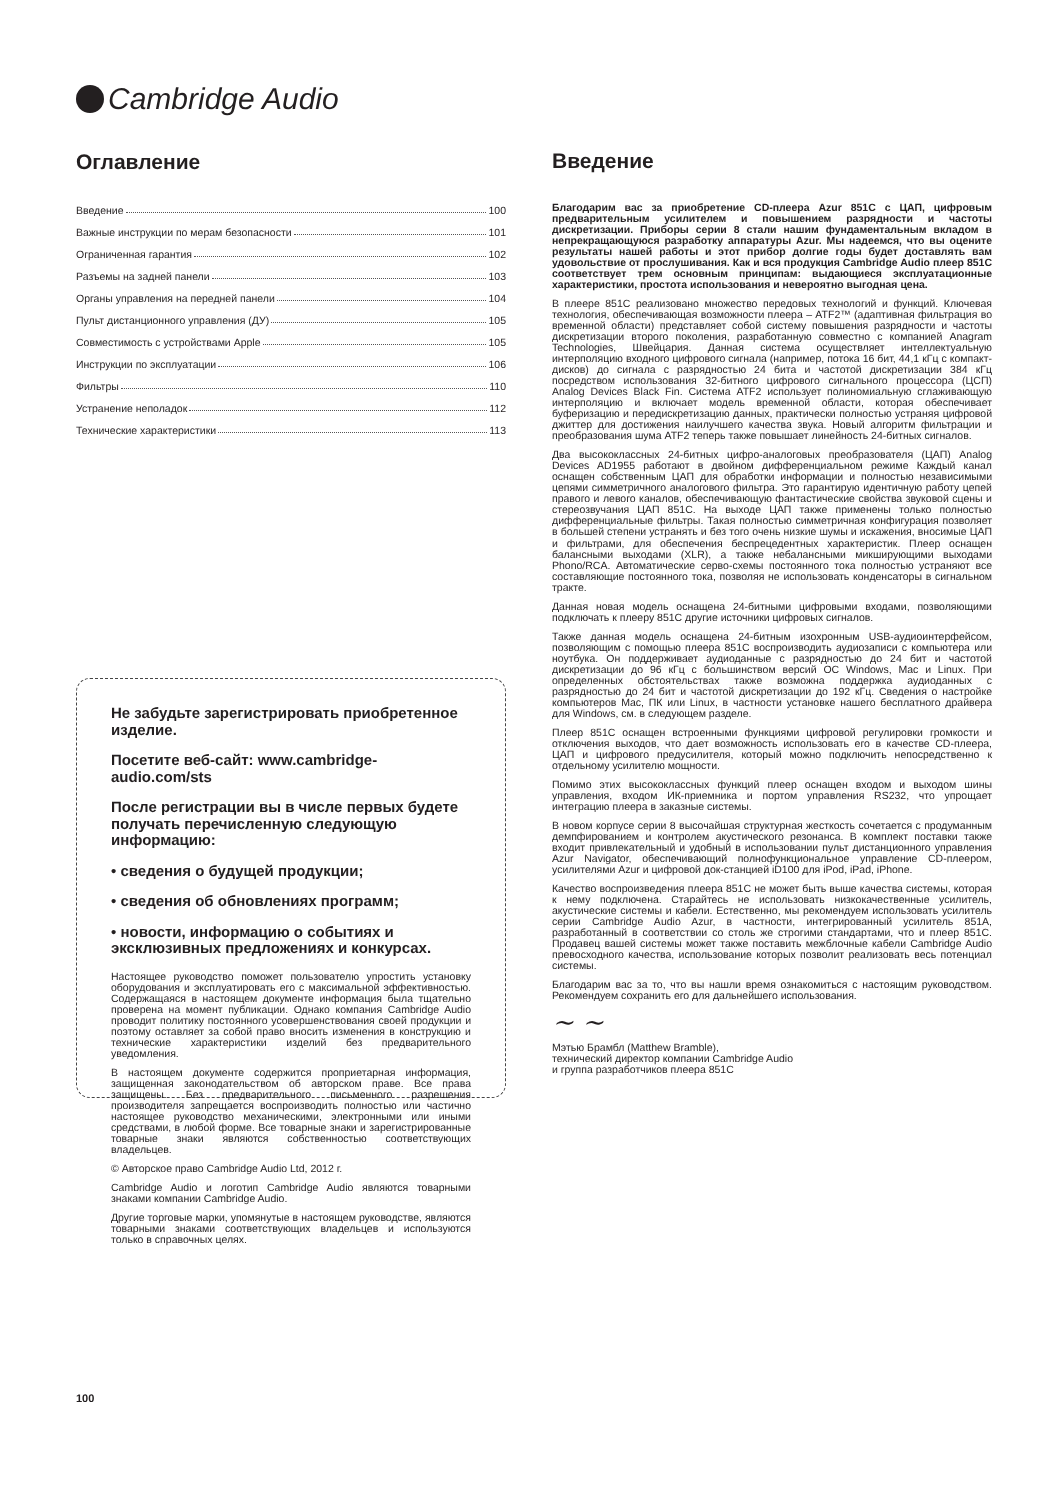Cambridge Audio
Оглавление
Введение 100
Важные инструкции по мерам безопасности 101
Ограниченная гарантия 102
Разъемы на задней панели 103
Органы управления на передней панели 104
Пульт дистанционного управления (ДУ) 105
Совместимость с устройствами Apple 105
Инструкции по эксплуатации 106
Фильтры 110
Устранение неполадок 112
Технические характеристики 113
Не забудьте зарегистрировать приобретенное изделие.
Посетите веб-сайт: www.cambridge-audio.com/sts
После регистрации вы в числе первых будете получать перечисленную следующую информацию:
• сведения о будущей продукции;
• сведения об обновлениях программ;
• новости, информацию о событиях и эксклюзивных предложениях и конкурсах.
Настоящее руководство поможет пользователю упростить установку оборудования и эксплуатировать его с максимальной эффективностью. Содержащаяся в настоящем документе информация была тщательно проверена на момент публикации. Однако компания Cambridge Audio проводит политику постоянного усовершенствования своей продукции и поэтому оставляет за собой право вносить изменения в конструкцию и технические характеристики изделий без предварительного уведомления.
В настоящем документе содержится проприетарная информация, защищенная законодательством об авторском праве. Все права защищены. Без предварительного письменного разрешения производителя запрещается воспроизводить полностью или частично настоящее руководство механическими, электронными или иными средствами, в любой форме. Все товарные знаки и зарегистрированные товарные знаки являются собственностью соответствующих владельцев.
© Авторское право Cambridge Audio Ltd, 2012 г.
Cambridge Audio и логотип Cambridge Audio являются товарными знаками компании Cambridge Audio.
Другие торговые марки, упомянутые в настоящем руководстве, являются товарными знаками соответствующих владельцев и используются только в справочных целях.
Введение
Благодарим вас за приобретение CD-плеера Azur 851C с ЦАП, цифровым предварительным усилителем и повышением разрядности и частоты дискретизации. Приборы серии 8 стали нашим фундаментальным вкладом в непрекращающуюся разработку аппаратуры Azur. Мы надеемся, что вы оцените результаты нашей работы и этот прибор долгие годы будет доставлять вам удовольствие от прослушивания. Как и вся продукция Cambridge Audio плеер 851C соответствует трем основным принципам: выдающиеся эксплуатационные характеристики, простота использования и невероятно выгодная цена.
В плеере 851C реализовано множество передовых технологий и функций. Ключевая технология, обеспечивающая возможности плеера – ATF2™ (адаптивная фильтрация во временной области) представляет собой систему повышения разрядности и частоты дискретизации второго поколения, разработанную совместно с компанией Anagram Technologies, Швейцария. Данная система осуществляет интеллектуальную интерполяцию входного цифрового сигнала (например, потока 16 бит, 44,1 кГц с компакт-дисков) до сигнала с разрядностью 24 бита и частотой дискретизации 384 кГц посредством использования 32-битного цифрового сигнального процессора (ЦСП) Analog Devices Black Fin. Система ATF2 использует полиномиальную сглаживающую интерполяцию и включает модель временной области, которая обеспечивает буферизацию и передискретизацию данных, практически полностью устраняя цифровой джиттер для достижения наилучшего качества звука. Новый алгоритм фильтрации и преобразования шума ATF2 теперь также повышает линейность 24-битных сигналов.
Два высококлассных 24-битных цифро-аналоговых преобразователя (ЦАП) Analog Devices AD1955 работают в двойном дифференциальном режиме Каждый канал оснащен собственным ЦАП для обработки информации и полностью независимыми цепями симметричного аналогового фильтра. Это гарантирую идентичную работу цепей правого и левого каналов, обеспечивающую фантастические свойства звуковой сцены и стереозвучания ЦАП 851C. На выходе ЦАП также применены только полностью дифференциальные фильтры. Такая полностью симметричная конфигурация позволяет в большей степени устранять и без того очень низкие шумы и искажения, вносимые ЦАП и фильтрами, для обеспечения беспрецедентных характеристик. Плеер оснащен балансными выходами (XLR), а также небалансными микширующими выходами Phono/RCA. Автоматические серво-схемы постоянного тока полностью устраняют все составляющие постоянного тока, позволяя не использовать конденсаторы в сигнальном тракте.
Данная новая модель оснащена 24-битными цифровыми входами, позволяющими подключать к плееру 851C другие источники цифровых сигналов.
Также данная модель оснащена 24-битным изохронным USB-аудиоинтерфейсом, позволяющим с помощью плеера 851C воспроизводить аудиозаписи с компьютера или ноутбука. Он поддерживает аудиоданные с разрядностью до 24 бит и частотой дискретизации до 96 кГц с большинством версий ОС Windows, Mac и Linux. При определенных обстоятельствах также возможна поддержка аудиоданных с разрядностью до 24 бит и частотой дискретизации до 192 кГц. Сведения о настройке компьютеров Mac, ПК или Linux, в частности установке нашего бесплатного драйвера для Windows, см. в следующем разделе.
Плеер 851C оснащен встроенными функциями цифровой регулировки громкости и отключения выходов, что дает возможность использовать его в качестве CD-плеера, ЦАП и цифрового предусилителя, который можно подключить непосредственно к отдельному усилителю мощности.
Помимо этих высококлассных функций плеер оснащен входом и выходом шины управления, входом ИК-приемника и портом управления RS232, что упрощает интеграцию плеера в заказные системы.
В новом корпусе серии 8 высочайшая структурная жесткость сочетается с продуманным демпфированием и контролем акустического резонанса. В комплект поставки также входит привлекательный и удобный в использовании пульт дистанционного управления Azur Navigator, обеспечивающий полнофункциональное управление CD-плеером, усилителями Azur и цифровой док-станцией iD100 для iPod, iPad, iPhone.
Качество воспроизведения плеера 851C не может быть выше качества системы, которая к нему подключена. Старайтесь не использовать низкокачественные усилитель, акустические системы и кабели. Естественно, мы рекомендуем использовать усилитель серии Cambridge Audio Azur, в частности, интегрированный усилитель 851A, разработанный в соответствии со столь же строгими стандартами, что и плеер 851C. Продавец вашей системы может также поставить межблочные кабели Cambridge Audio превосходного качества, использование которых позволит реализовать весь потенциал системы.
Благодарим вас за то, что вы нашли время ознакомиться с настоящим руководством. Рекомендуем сохранить его для дальнейшего использования.
~ ~
Мэтью Брамбл (Matthew Bramble),
технический директор компании Cambridge Audio
и группа разработчиков плеера 851C
100